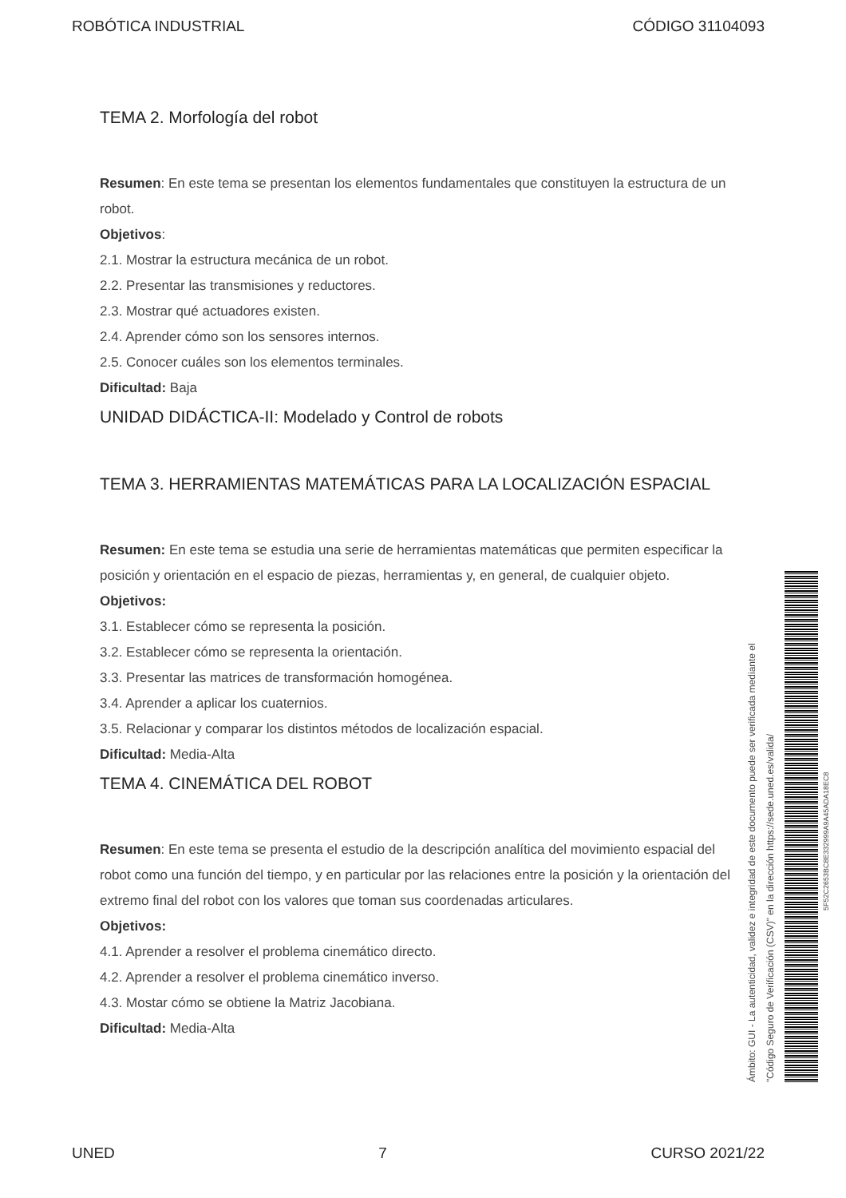ROBÓTICA INDUSTRIAL CÓDIGO 31104093
TEMA 2. Morfología del robot
Resumen: En este tema se presentan los elementos fundamentales que constituyen la estructura de un robot.
Objetivos:
2.1. Mostrar la estructura mecánica de un robot.
2.2. Presentar las transmisiones y reductores.
2.3. Mostrar qué actuadores existen.
2.4. Aprender cómo son los sensores internos.
2.5. Conocer cuáles son los elementos terminales.
Dificultad: Baja
UNIDAD DIDÁCTICA-II: Modelado y Control de robots
TEMA 3. HERRAMIENTAS MATEMÁTICAS PARA LA LOCALIZACIÓN ESPACIAL
Resumen: En este tema se estudia una serie de herramientas matemáticas que permiten especificar la posición y orientación en el espacio de piezas, herramientas y, en general, de cualquier objeto.
Objetivos:
3.1. Establecer cómo se representa la posición.
3.2. Establecer cómo se representa la orientación.
3.3. Presentar las matrices de transformación homogénea.
3.4. Aprender a aplicar los cuaternios.
3.5. Relacionar y comparar los distintos métodos de localización espacial.
Dificultad: Media-Alta
TEMA 4. CINEMÁTICA DEL ROBOT
Resumen: En este tema se presenta el estudio de la descripción analítica del movimiento espacial del robot como una función del tiempo, y en particular por las relaciones entre la posición y la orientación del extremo final del robot con los valores que toman sus coordenadas articulares.
Objetivos:
4.1. Aprender a resolver el problema cinemático directo.
4.2. Aprender a resolver el problema cinemático inverso.
4.3. Mostar cómo se obtiene la Matriz Jacobiana.
Dificultad: Media-Alta
Ámbito: GUI - La autenticidad, validez e integridad de este documento puede ser verificada mediante el "Código Seguro de Verificación (CSV)" en la dirección https://sede.uned.es/valida/
5F52C2653BC8E332999A9A45ADA18EC8
UNED 7 CURSO 2021/22